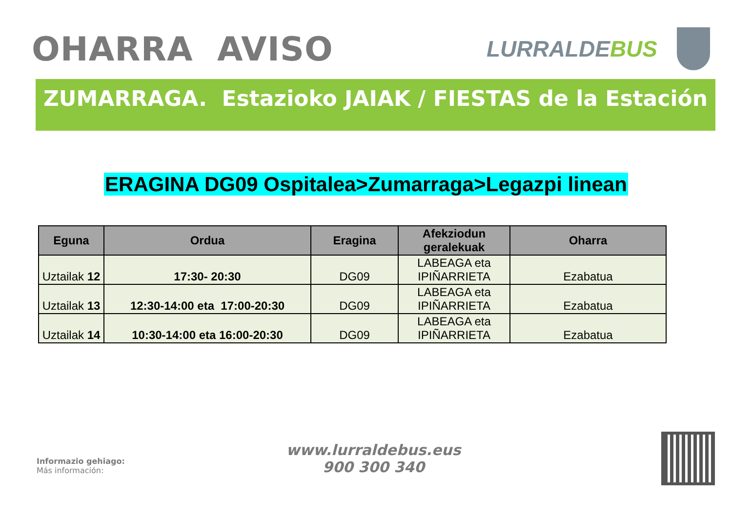OHARRA AVISO
LURRALDEBUS
ZUMARRAGA. Estazioko JAIAK / FIESTAS de la Estación
ERAGINA DG09 Ospitalea>Zumarraga>Legazpi linean
| Eguna | Ordua | Eragina | Afekziodun geralekuak | Oharra |
| --- | --- | --- | --- | --- |
| Uztailak 12 | 17:30- 20:30 | DG09 | LABEAGA eta IPIÑARRIETA | Ezabatua |
| Uztailak 13 | 12:30-14:00 eta 17:00-20:30 | DG09 | LABEAGA eta IPIÑARRIETA | Ezabatua |
| Uztailak 14 | 10:30-14:00 eta 16:00-20:30 | DG09 | LABEAGA eta IPIÑARRIETA | Ezabatua |
Informazio gehiago:
Más información:
www.lurraldebus.eus
900 300 340